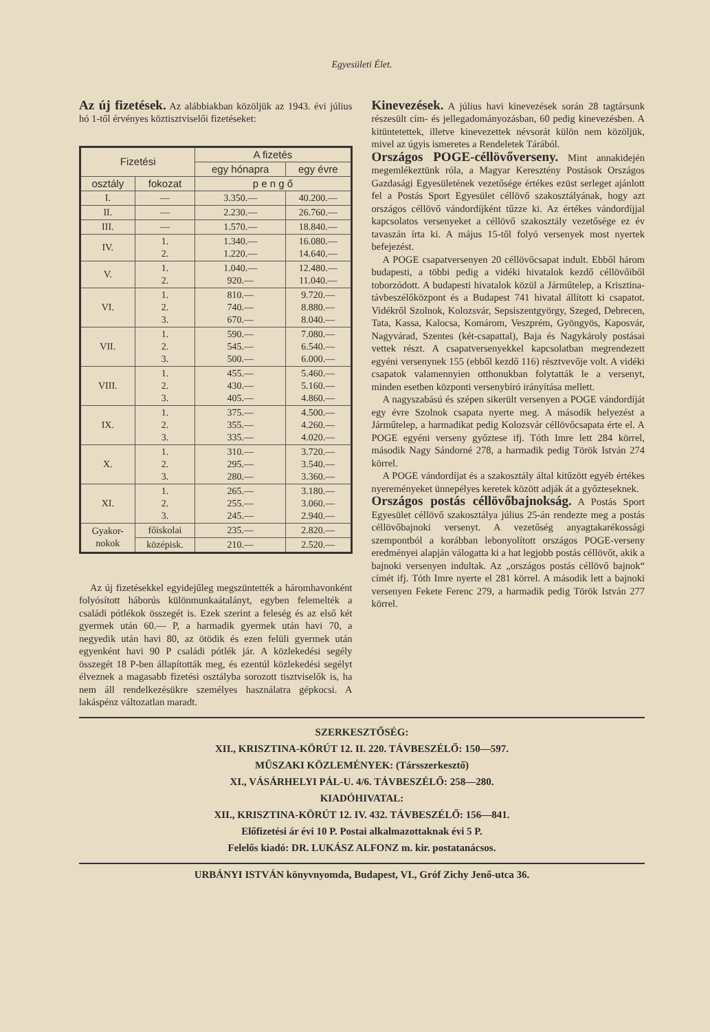Egyesületi Élet.
Az új fizetések.
Az alábbiakban közöljük az 1943. évi július hó 1-től érvényes köztisztviselői fizetéseket:
| Fizetési | | A fizetés | |
| --- | --- | --- | --- |
| | | egy hónapra | egy évre |
| osztály | fokozat | p e n g ő | |
| I. | — | 3.350.— | 40.200.— |
| II. | — | 2.230.— | 26.760.— |
| III. | — | 1.570.— | 18.840.— |
| IV. | 1. 2. | 1.340.— 1.220.— | 16.080.— 14.640.— |
| V. | 1. 2. | 1.040.— 920.— | 12.480.— 11.040.— |
| VI. | 1. 2. 3. | 810.— 740.— 670.— | 9.720.— 8.880.— 8.040.— |
| VII. | 1. 2. 3. | 590.— 545.— 500.— | 7.080.— 6.540.— 6.000.— |
| VIII. | 1. 2. 3. | 455.— 430.— 405.— | 5.460.— 5.160.— 4.860.— |
| IX. | 1. 2. 3. | 375.— 355.— 335.— | 4.500.— 4.260.— 4.020.— |
| X. | 1. 2. 3. | 310.— 295.— 280.— | 3.720.— 3.540.— 3.360.— |
| XI. | 1. 2. 3. | 265.— 255.— 245.— | 3.180.— 3.060.— 2.940.— |
| Gyakor- nokok | főiskolai | 235.— | 2.820.— |
| | középisk. | 210.— | 2.520.— |
Az új fizetésekkel egyidejűleg megszüntették a háromhavonként folyósított háborús különmunkaátalányt, egyben felemelték a családi pótlékok összegét is. Ezek szerint a feleség és az első két gyermek után 60.— P, a harmadik gyermek után havi 70, a negyedik után havi 80, az ötödik és ezen felüli gyermek után egyenként havi 90 P családi pótlék jár. A közlekedési segély összegét 18 P-ben állapították meg, és ezentúl közlekedési segélyt élveznek a magasabb fizetési osztályba sorozott tisztviselők is, ha nem áll rendelkezésükre személyes használatra gépkocsi. A lakáspénz változatlan maradt.
Kinevezések.
A július havi kinevezések során 28 tagtársunk részesült cím- és jellegadományozásban, 60 pedig kinevezésben. A kitüntetettek, illetve kinevezettek névsorát külön nem közöljük, mivel az úgyis ismeretes a Rendeletek Tárából.
Országos POGE-céllövőverseny.
Mint annakidején megemlékeztünk róla, a Magyar Keresztény Postások Országos Gazdasági Egyesületének vezetősége értékes ezüst serleget ajánlott fel a Postás Sport Egyesület céllövő szakosztályának, hogy azt országos céllövő vándordíjként tűzze ki. Az értékes vándordíjjal kapcsolatos versenyeket a céllövő szakosztály vezetősége ez év tavaszán írta ki. A május 15-től folyó versenyek most nyertek befejezést.
A POGE csapatversenyen 20 céllövőcsapat indult. Ebből három budapesti, a többi pedig a vidéki hivatalok kezdő céllövőiből toborzódott. A budapesti hivatalok közül a Járműtelep, a Krisztina-távbeszélőközpont és a Budapest 741 hivatal állított ki csapatot. Vidékről Szolnok, Kolozsvár, Sepsiszentgyörgy, Szeged, Debrecen, Tata, Kassa, Kalocsa, Komárom, Veszprém, Gyöngyös, Kaposvár, Nagyvárad, Szentes (két-csapattal), Baja és Nagykároly postásai vettek részt. A csapatversenyekkel kapcsolatban megrendezett egyéni versenynek 155 (ebből kezdő 116) résztvevője volt. A vidéki csapatok valamennyien otthonukban folytatták le a versenyt, minden esetben központi versenybíró irányítása mellett.
A nagyszabású és szépen sikerült versenyen a POGE vándordíját egy évre Szolnok csapata nyerte meg. A második helyezést a Járműtelep, a harmadikat pedig Kolozsvár céllövőcsapata érte el. A POGE egyéni verseny győztese ifj. Tóth Imre lett 284 körrel, második Nagy Sándorné 278, a harmadik pedig Török István 274 körrel.
A POGE vándordíjat és a szakosztály által kitűzött egyéb értékes nyereményeket ünnepélyes keretek között adják át a győzteseknek.
Országos postás céllövőbajnokság.
A Postás Sport Egyesület céllövő szakosztálya július 25-án rendezte meg a postás céllövőbajnoki versenyt. A vezetőség anyagtakarékossági szempontból a korábban lebonyolított országos POGE-verseny eredményei alapján válogatta ki a hat legjobb postás céllövőt, akik a bajnoki versenyen indultak. Az „országos postás céllövő bajnok“ címét ifj. Tóth Imre nyerte el 281 körrel. A második lett a bajnoki versenyen Fekete Ferenc 279, a harmadik pedig Török István 277 körrel.
SZERKESZTŐSÉG:
XII., KRISZTINA-KÖRÚT 12. II. 220. TÁVBESZÉLŐ: 150—597.
MŰSZAKI KÖZLEMÉNYEK: (Társszerkesztő)
XI., VÁSÁRHELYI PÁL-U. 4/6. TÁVBESZÉLŐ: 258—280.
KIADÓHIVATAL:
XII., KRISZTINA-KÖRÚT 12. IV. 432. TÁVBESZÉLŐ: 156—841.
Előfizetési ár évi 10 P. Postai alkalmazottaknak évi 5 P.
Felelős kiadó: DR. LUKÁSZ ALFONZ m. kir. postatanácsos.
URBÁNYI ISTVÁN könyvnyomda, Budapest, VI., Gróf Zichy Jenő-utca 36.